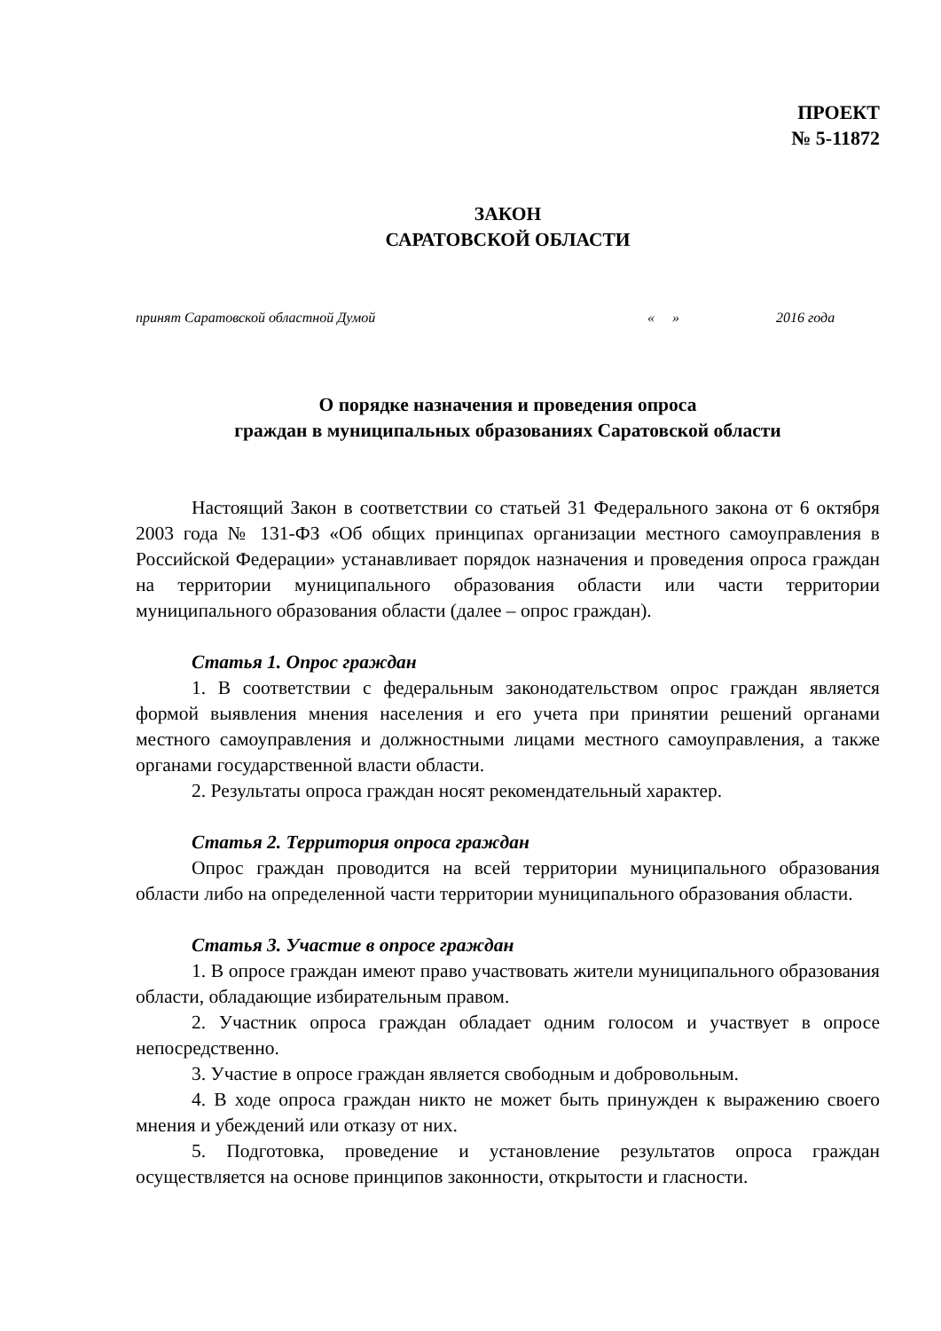ПРОЕКТ
№ 5-11872
ЗАКОН
САРАТОВСКОЙ ОБЛАСТИ
принят Саратовской областной Думой « » 2016 года
О порядке назначения и проведения опроса
граждан в муниципальных образованиях Саратовской области
Настоящий Закон в соответствии со статьей 31 Федерального закона от 6 октября 2003 года № 131-ФЗ «Об общих принципах организации местного самоуправления в Российской Федерации» устанавливает порядок назначения и проведения опроса граждан на территории муниципального образования области или части территории муниципального образования области (далее – опрос граждан).
Статья 1. Опрос граждан
1. В соответствии с федеральным законодательством опрос граждан является формой выявления мнения населения и его учета при принятии решений органами местного самоуправления и должностными лицами местного самоуправления, а также органами государственной власти области.
2. Результаты опроса граждан носят рекомендательный характер.
Статья 2. Территория опроса граждан
Опрос граждан проводится на всей территории муниципального образования области либо на определенной части территории муниципального образования области.
Статья 3. Участие в опросе граждан
1. В опросе граждан имеют право участвовать жители муниципального образования области, обладающие избирательным правом.
2. Участник опроса граждан обладает одним голосом и участвует в опросе непосредственно.
3. Участие в опросе граждан является свободным и добровольным.
4. В ходе опроса граждан никто не может быть принужден к выражению своего мнения и убеждений или отказу от них.
5. Подготовка, проведение и установление результатов опроса граждан осуществляется на основе принципов законности, открытости и гласности.